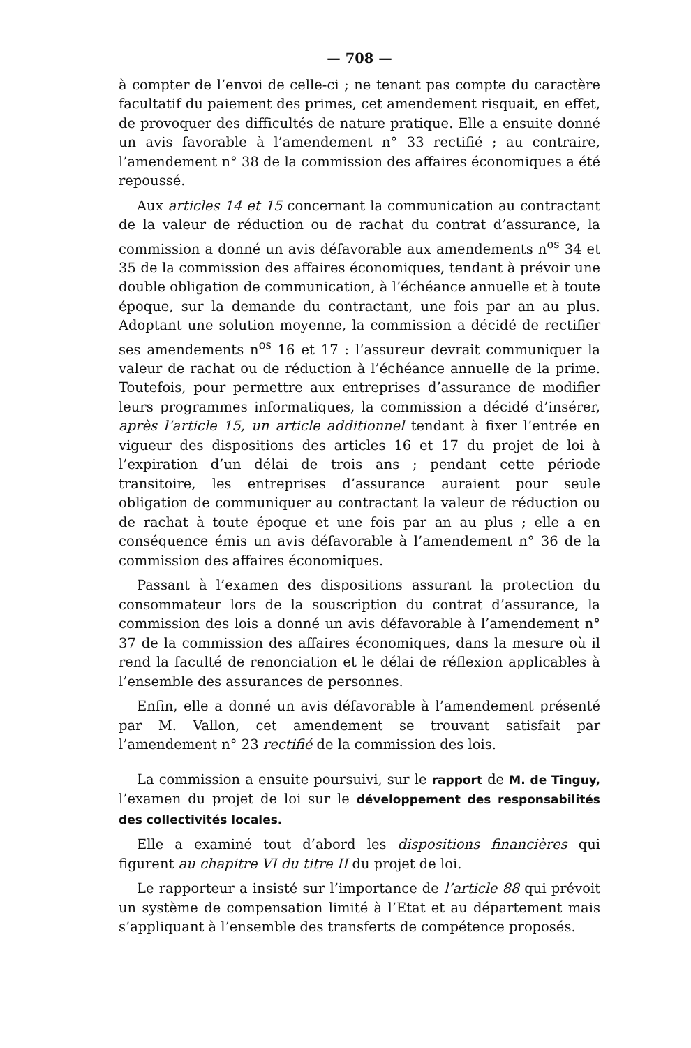— 708 —
à compter de l’envoi de celle-ci ; ne tenant pas compte du caractère facultatif du paiement des primes, cet amendement risquait, en effet, de provoquer des difficultés de nature pratique. Elle a ensuite donné un avis favorable à l’amendement n° 33 rectifié ; au contraire, l’amendement n° 38 de la commission des affaires économiques a été repoussé.
Aux articles 14 et 15 concernant la communication au contractant de la valeur de réduction ou de rachat du contrat d’assurance, la commission a donné un avis défavorable aux amendements n<sup>os</sup> 34 et 35 de la commission des affaires économiques, tendant à prévoir une double obligation de communication, à l’échéance annuelle et à toute époque, sur la demande du contractant, une fois par an au plus. Adoptant une solution moyenne, la commission a décidé de rectifier ses amendements n<sup>os</sup> 16 et 17 : l’assureur devrait communiquer la valeur de rachat ou de réduction à l’échéance annuelle de la prime. Toutefois, pour permettre aux entreprises d’assurance de modifier leurs programmes informatiques, la commission a décidé d’insérer, après l’article 15, un article additionnel tendant à fixer l’entrée en vigueur des dispositions des articles 16 et 17 du projet de loi à l’expiration d’un délai de trois ans ; pendant cette période transitoire, les entreprises d’assurance auraient pour seule obligation de communiquer au contractant la valeur de réduction ou de rachat à toute époque et une fois par an au plus ; elle a en conséquence émis un avis défavorable à l’amendement n° 36 de la commission des affaires économiques.
Passant à l’examen des dispositions assurant la protection du consommateur lors de la souscription du contrat d’assurance, la commission des lois a donné un avis défavorable à l’amendement n° 37 de la commission des affaires économiques, dans la mesure où il rend la faculté de renonciation et le délai de réflexion applicables à l’ensemble des assurances de personnes.
Enfin, elle a donné un avis défavorable à l’amendement présenté par M. Vallon, cet amendement se trouvant satisfait par l’amendement n° 23 rectifié de la commission des lois.
La commission a ensuite poursuivi, sur le rapport de M. de Tinguy, l’examen du projet de loi sur le développement des responsabilités des collectivités locales.
Elle a examiné tout d’abord les dispositions financières qui figurent au chapitre VI du titre II du projet de loi.
Le rapporteur a insisté sur l’importance de l’article 88 qui prévoit un système de compensation limité à l’Etat et au département mais s’appliquant à l’ensemble des transferts de compétence proposés.